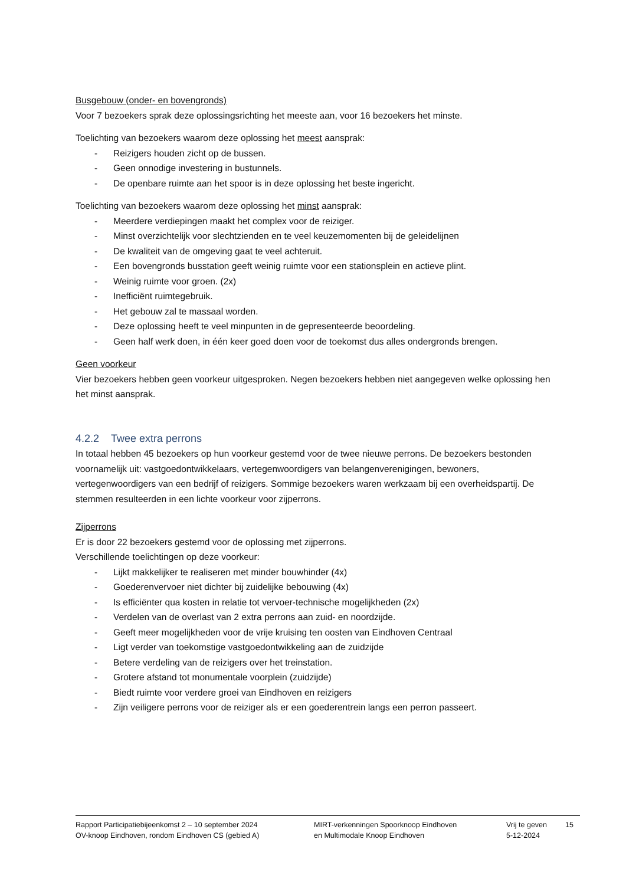Busgebouw (onder- en bovengronds)
Voor 7 bezoekers sprak deze oplossingsrichting het meeste aan, voor 16 bezoekers het minste.
Toelichting van bezoekers waarom deze oplossing het meest aansprak:
- Reizigers houden zicht op de bussen.
- Geen onnodige investering in bustunnels.
- De openbare ruimte aan het spoor is in deze oplossing het beste ingericht.
Toelichting van bezoekers waarom deze oplossing het minst aansprak:
- Meerdere verdiepingen maakt het complex voor de reiziger.
- Minst overzichtelijk voor slechtzienden en te veel keuzemomenten bij de geleidelijnen
- De kwaliteit van de omgeving gaat te veel achteruit.
- Een bovengronds busstation geeft weinig ruimte voor een stationsplein en actieve plint.
- Weinig ruimte voor groen. (2x)
- Inefficiënt ruimtegebruik.
- Het gebouw zal te massaal worden.
- Deze oplossing heeft te veel minpunten in de gepresenteerde beoordeling.
- Geen half werk doen, in één keer goed doen voor de toekomst dus alles ondergronds brengen.
Geen voorkeur
Vier bezoekers hebben geen voorkeur uitgesproken. Negen bezoekers hebben niet aangegeven welke oplossing hen het minst aansprak.
4.2.2 Twee extra perrons
In totaal hebben 45 bezoekers op hun voorkeur gestemd voor de twee nieuwe perrons. De bezoekers bestonden voornamelijk uit: vastgoedontwikkelaars, vertegenwoordigers van belangenverenigingen, bewoners, vertegenwoordigers van een bedrijf of reizigers. Sommige bezoekers waren werkzaam bij een overheidspartij. De stemmen resulteerden in een lichte voorkeur voor zijperrons.
Zijperrons
Er is door 22 bezoekers gestemd voor de oplossing met zijperrons.
Verschillende toelichtingen op deze voorkeur:
- Lijkt makkelijker te realiseren met minder bouwhinder (4x)
- Goederenvervoer niet dichter bij zuidelijke bebouwing (4x)
- Is efficiënter qua kosten in relatie tot vervoer-technische mogelijkheden (2x)
- Verdelen van de overlast van 2 extra perrons aan zuid- en noordzijde.
- Geeft meer mogelijkheden voor de vrije kruising ten oosten van Eindhoven Centraal
- Ligt verder van toekomstige vastgoedontwikkeling aan de zuidzijde
- Betere verdeling van de reizigers over het treinstation.
- Grotere afstand tot monumentale voorplein (zuidzijde)
- Biedt ruimte voor verdere groei van Eindhoven en reizigers
- Zijn veiligere perrons voor de reiziger als er een goederentrein langs een perron passeert.
Rapport Participatiebijeenkomst 2 – 10 september 2024
OV-knoop Eindhoven, rondom Eindhoven CS (gebied A)
MIRT-verkenningen Spoorknoop Eindhoven
en Multimodale Knoop Eindhoven
Vrij te geven
5-12-2024
15